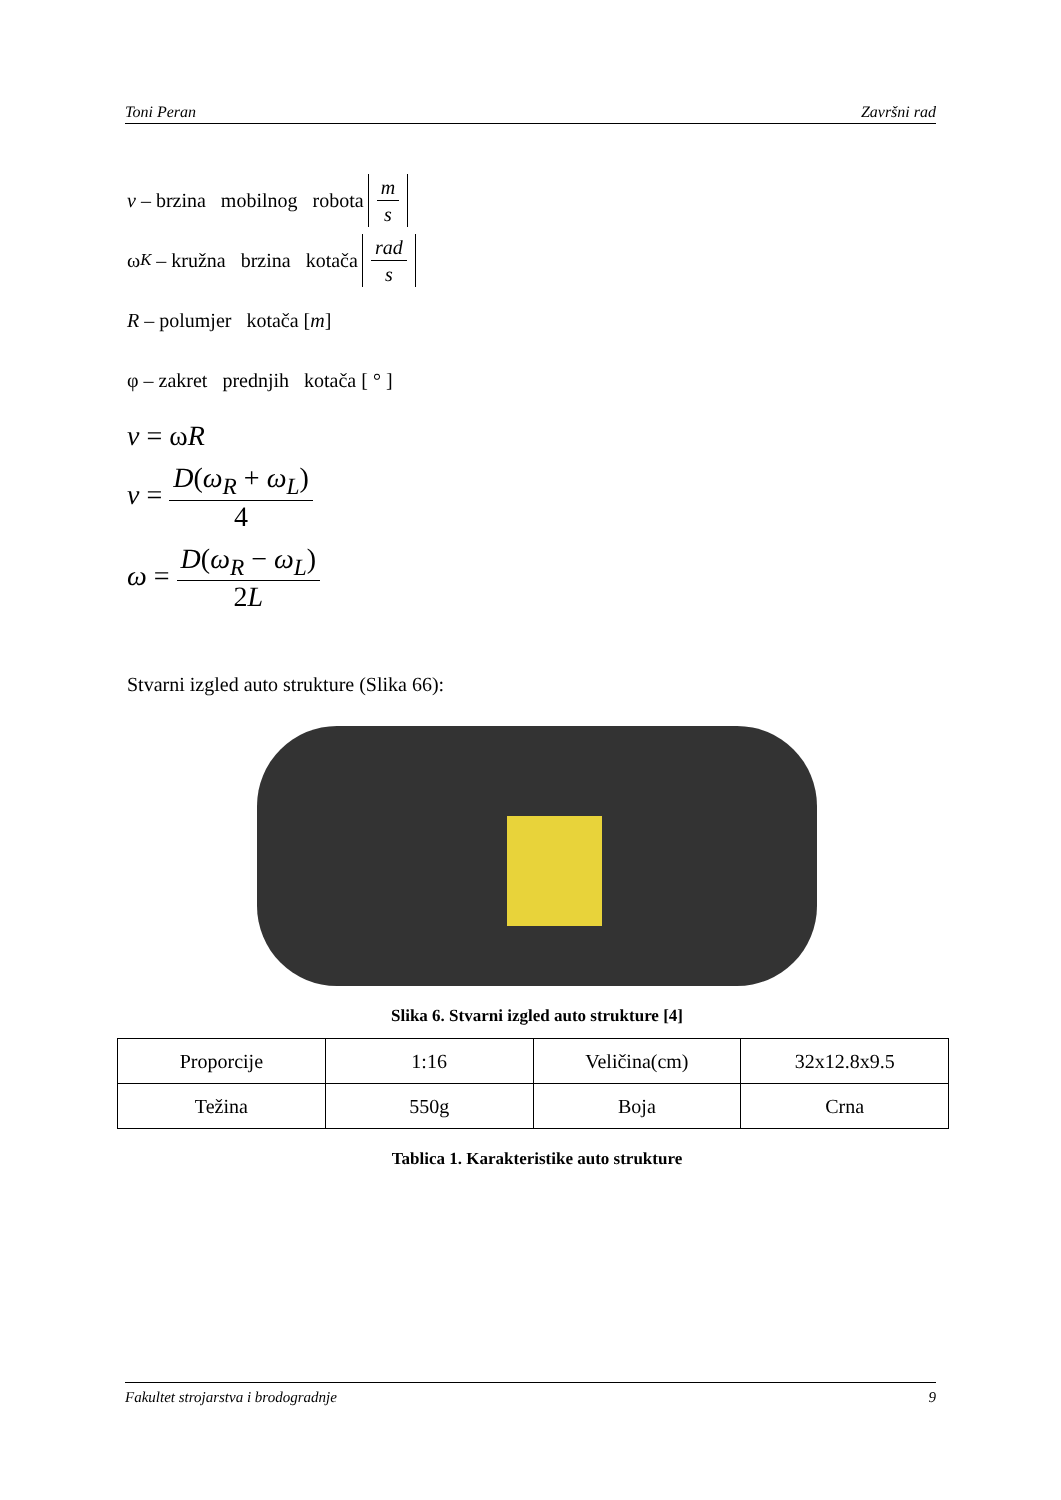Toni Peran Završni rad
v – brzina mobilnog robota m s
ω<sub>K</sub> – kružna brzina kotača rad s
R – polumjer kotača [m]
φ – zakret prednjih kotača [ ° ]
v = ωR
v = D(ω<sub>R</sub> + ω<sub>L</sub>) 4
ω = D(ω<sub>R</sub> − ω<sub>L</sub>) 2L
Stvarni izgled auto strukture (Slika 66):
Slika 6. Stvarni izgled auto strukture [4]
| Proporcije | 1:16 | Veličina(cm) | 32x12.8x9.5 |
| Težina | 550g | Boja | Crna |
Tablica 1. Karakteristike auto strukture
Fakultet strojarstva i brodogradnje 9